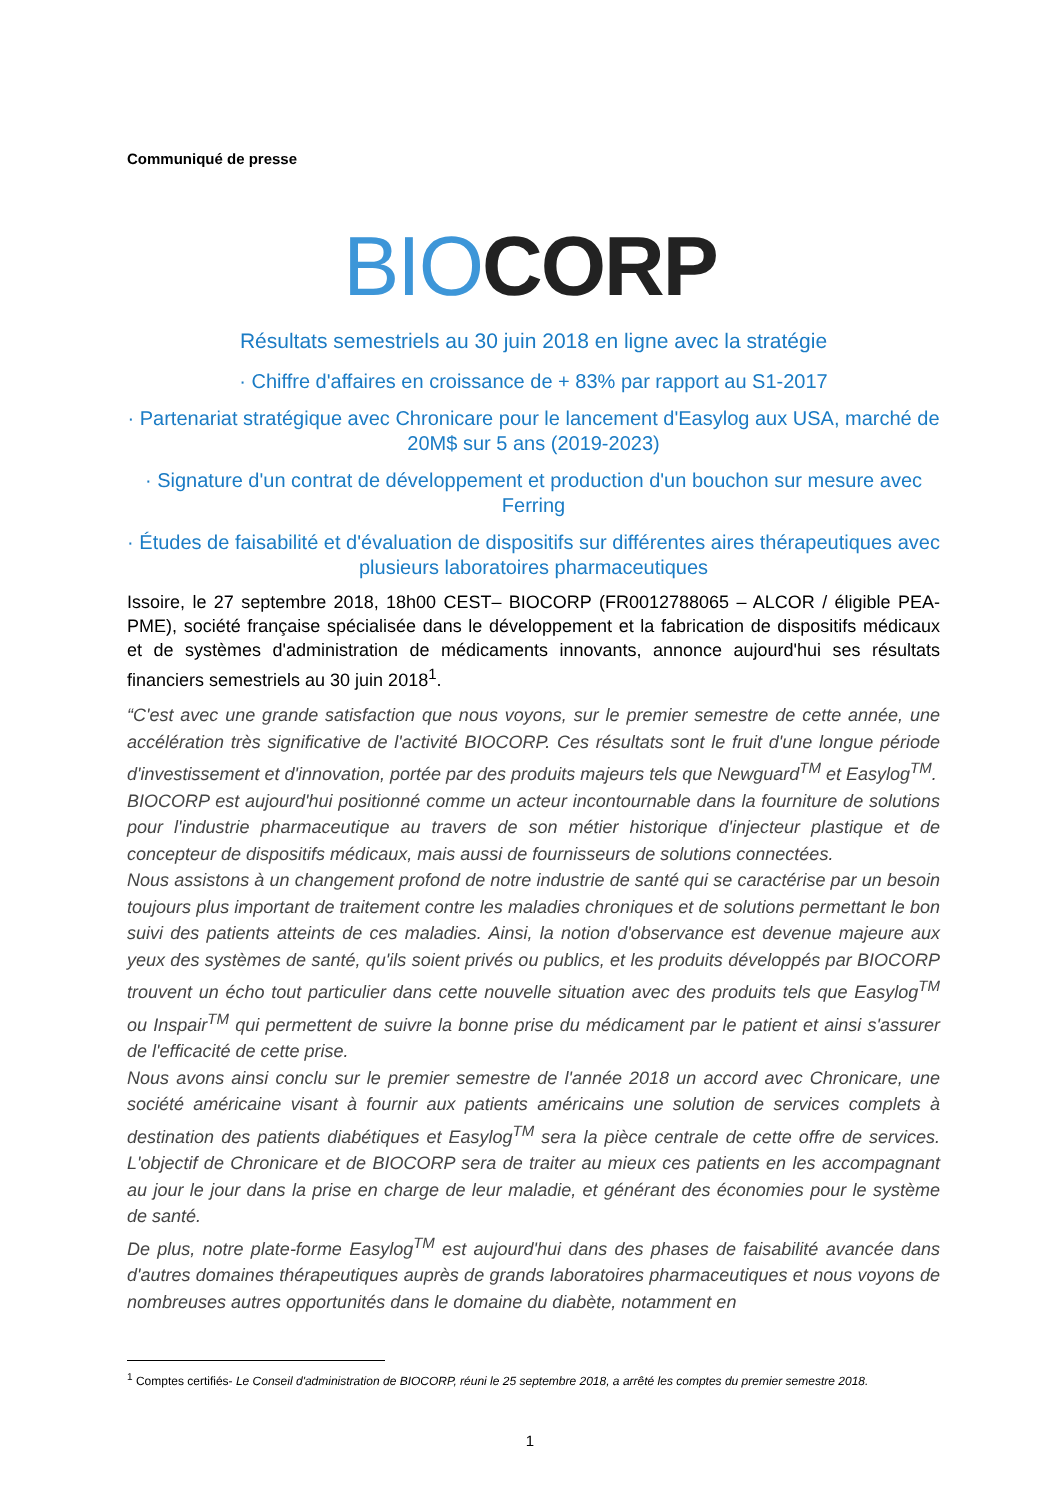Communiqué de presse
BIO CORP
Résultats semestriels au 30 juin 2018 en ligne avec la stratégie
· Chiffre d'affaires en croissance de + 83% par rapport au S1-2017
· Partenariat stratégique avec Chronicare pour le lancement d'Easylog aux USA, marché de 20M$ sur 5 ans (2019-2023)
· Signature d'un contrat de développement et production d'un bouchon sur mesure avec Ferring
· Études de faisabilité et d'évaluation de dispositifs sur différentes aires thérapeutiques avec plusieurs laboratoires pharmaceutiques
Issoire, le 27 septembre 2018, 18h00 CEST– BIOCORP (FR0012788065 – ALCOR / éligible PEA-PME), société française spécialisée dans le développement et la fabrication de dispositifs médicaux et de systèmes d'administration de médicaments innovants, annonce aujourd'hui ses résultats financiers semestriels au 30 juin 2018<sup>1</sup>.
“C'est avec une grande satisfaction que nous voyons, sur le premier semestre de cette année, une accélération très significative de l'activité BIOCORP. Ces résultats sont le fruit d'une longue période d'investissement et d'innovation, portée par des produits majeurs tels que Newguard<sup>TM</sup> et Easylog<sup>TM</sup>.
BIOCORP est aujourd'hui positionné comme un acteur incontournable dans la fourniture de solutions pour l'industrie pharmaceutique au travers de son métier historique d'injecteur plastique et de concepteur de dispositifs médicaux, mais aussi de fournisseurs de solutions connectées.
Nous assistons à un changement profond de notre industrie de santé qui se caractérise par un besoin toujours plus important de traitement contre les maladies chroniques et de solutions permettant le bon suivi des patients atteints de ces maladies. Ainsi, la notion d'observance est devenue majeure aux yeux des systèmes de santé, qu'ils soient privés ou publics, et les produits développés par BIOCORP trouvent un écho tout particulier dans cette nouvelle situation avec des produits tels que Easylog<sup>TM</sup> ou Inspair<sup>TM</sup> qui permettent de suivre la bonne prise du médicament par le patient et ainsi s'assurer de l'efficacité de cette prise.
Nous avons ainsi conclu sur le premier semestre de l'année 2018 un accord avec Chronicare, une société américaine visant à fournir aux patients américains une solution de services complets à destination des patients diabétiques et Easylog<sup>TM</sup> sera la pièce centrale de cette offre de services. L'objectif de Chronicare et de BIOCORP sera de traiter au mieux ces patients en les accompagnant au jour le jour dans la prise en charge de leur maladie, et générant des économies pour le système de santé.
De plus, notre plate-forme Easylog<sup>TM</sup> est aujourd'hui dans des phases de faisabilité avancée dans d'autres domaines thérapeutiques auprès de grands laboratoires pharmaceutiques et nous voyons de nombreuses autres opportunités dans le domaine du diabète, notamment en
<sup>1</sup> Comptes certifiés- Le Conseil d'administration de BIOCORP, réuni le 25 septembre 2018, a arrêté les comptes du premier semestre 2018.
1